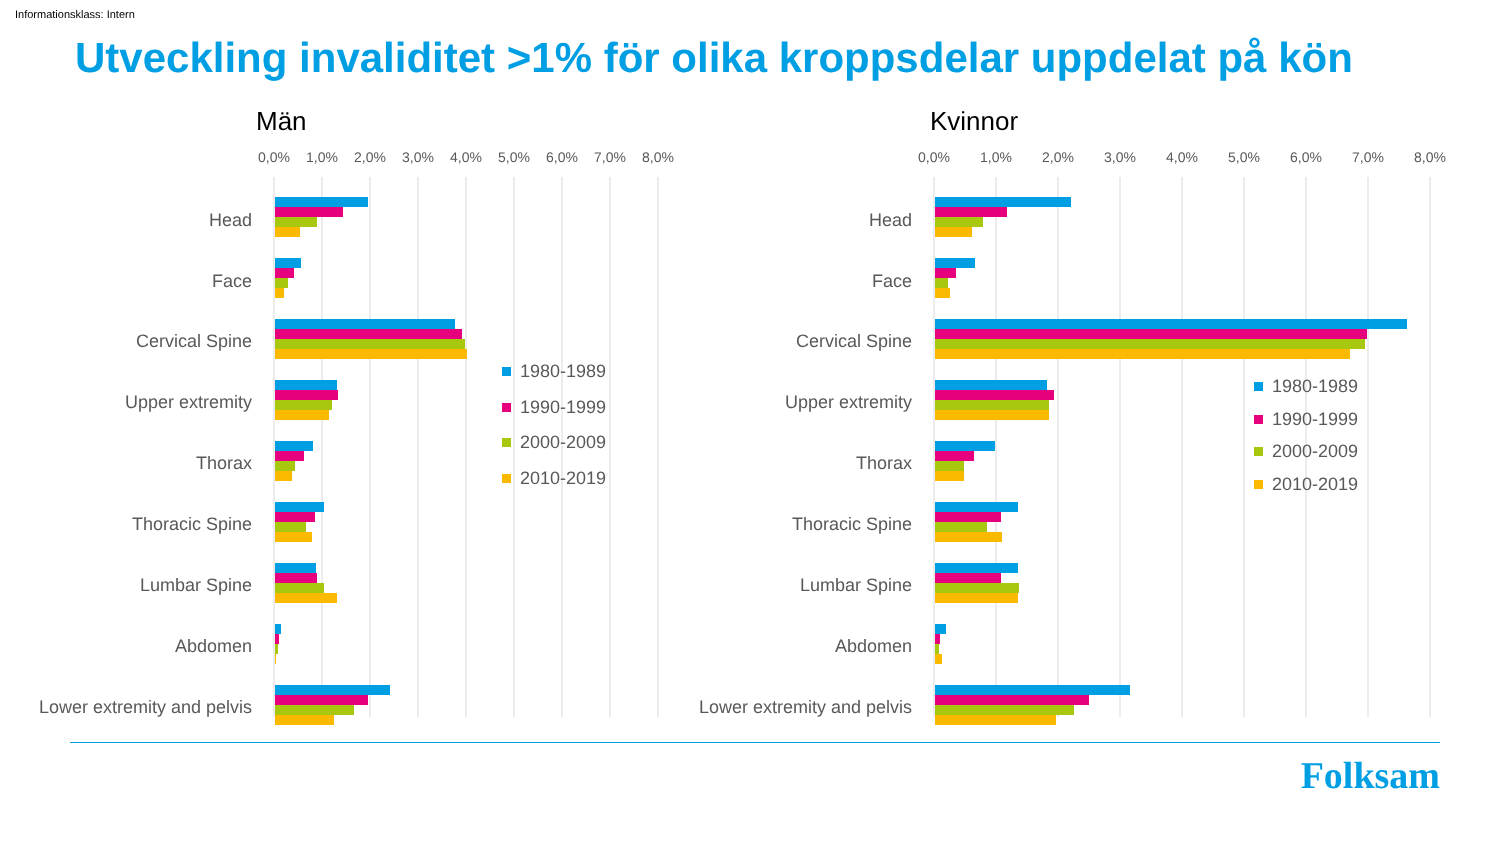Informationsklass: Intern
Utveckling invaliditet >1% för olika kroppsdelar uppdelat på kön
Män
Kvinnor
0,0%
1,0%
2,0%
3,0%
4,0%
5,0%
6,0%
7,0%
8,0%
0,0%
1,0%
2,0%
3,0%
4,0%
5,0%
6,0%
7,0%
8,0%
Head
Face
Cervical Spine
Upper extremity
Thorax
Thoracic Spine
Lumbar Spine
Abdomen
Lower extremity and pelvis
Head
Face
Cervical Spine
Upper extremity
Thorax
Thoracic Spine
Lumbar Spine
Abdomen
Lower extremity and pelvis
1980-1989
1990-1999
2000-2009
2010-2019
1980-1989
1990-1999
2000-2009
2010-2019
Folksam